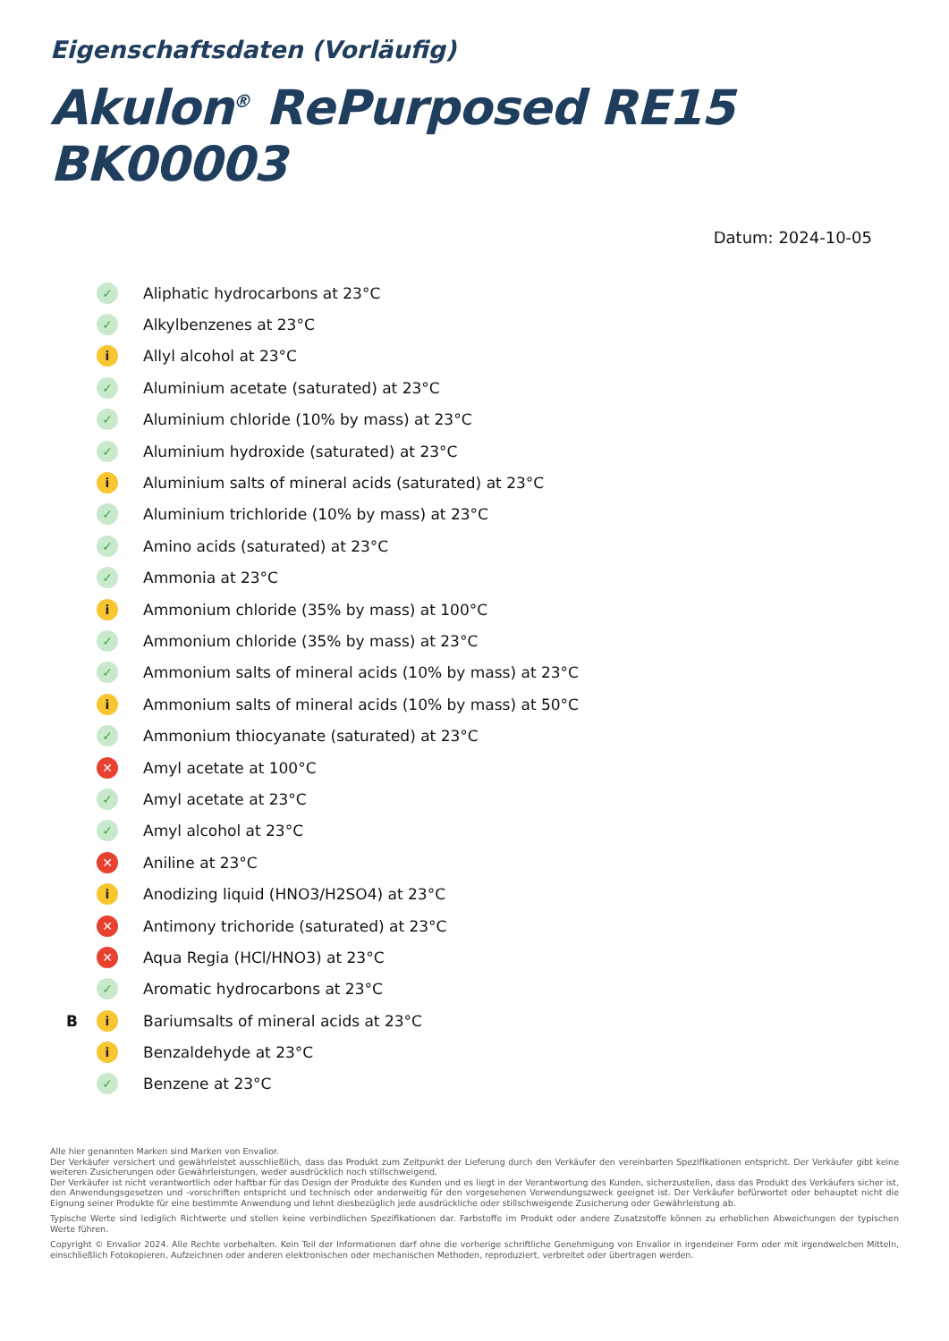Eigenschaftsdaten (Vorläufig)
Akulon<sup>®</sup> RePurposed RE15 BK00003
Datum: 2024-10-05
✓ Aliphatic hydrocarbons at 23°C
✓ Alkylbenzenes at 23°C
i Allyl alcohol at 23°C
✓ Aluminium acetate (saturated) at 23°C
✓ Aluminium chloride (10% by mass) at 23°C
✓ Aluminium hydroxide (saturated) at 23°C
i Aluminium salts of mineral acids (saturated) at 23°C
✓ Aluminium trichloride (10% by mass) at 23°C
✓ Amino acids (saturated) at 23°C
✓ Ammonia at 23°C
i Ammonium chloride (35% by mass) at 100°C
✓ Ammonium chloride (35% by mass) at 23°C
✓ Ammonium salts of mineral acids (10% by mass) at 23°C
i Ammonium salts of mineral acids (10% by mass) at 50°C
✓ Ammonium thiocyanate (saturated) at 23°C
✕ Amyl acetate at 100°C
✓ Amyl acetate at 23°C
✓ Amyl alcohol at 23°C
✕ Aniline at 23°C
i Anodizing liquid (HNO3/H2SO4) at 23°C
✕ Antimony trichoride (saturated) at 23°C
✕ Aqua Regia (HCl/HNO3) at 23°C
✓ Aromatic hydrocarbons at 23°C
Bi Bariumsalts of mineral acids at 23°C
i Benzaldehyde at 23°C
✓ Benzene at 23°C
Alle hier genannten Marken sind Marken von Envalior.
Der Verkäufer versichert und gewährleistet ausschließlich, dass das Produkt zum Zeitpunkt der Lieferung durch den Verkäufer den vereinbarten Spezifikationen entspricht. Der Verkäufer gibt keine weiteren Zusicherungen oder Gewährleistungen, weder ausdrücklich noch stillschweigend.
Der Verkäufer ist nicht verantwortlich oder haftbar für das Design der Produkte des Kunden und es liegt in der Verantwortung des Kunden, sicherzustellen, dass das Produkt des Verkäufers sicher ist, den Anwendungsgesetzen und -vorschriften entspricht und technisch oder anderweitig für den vorgesehenen Verwendungszweck geeignet ist. Der Verkäufer befürwortet oder behauptet nicht die Eignung seiner Produkte für eine bestimmte Anwendung und lehnt diesbezüglich jede ausdrückliche oder stillschweigende Zusicherung oder Gewährleistung ab.
Typische Werte sind lediglich Richtwerte und stellen keine verbindlichen Spezifikationen dar. Farbstoffe im Produkt oder andere Zusatzstoffe können zu erheblichen Abweichungen der typischen Werte führen.
Copyright © Envalior 2024. Alle Rechte vorbehalten. Kein Teil der Informationen darf ohne die vorherige schriftliche Genehmigung von Envalior in irgendeiner Form oder mit irgendwelchen Mitteln, einschließlich Fotokopieren, Aufzeichnen oder anderen elektronischen oder mechanischen Methoden, reproduziert, verbreitet oder übertragen werden.